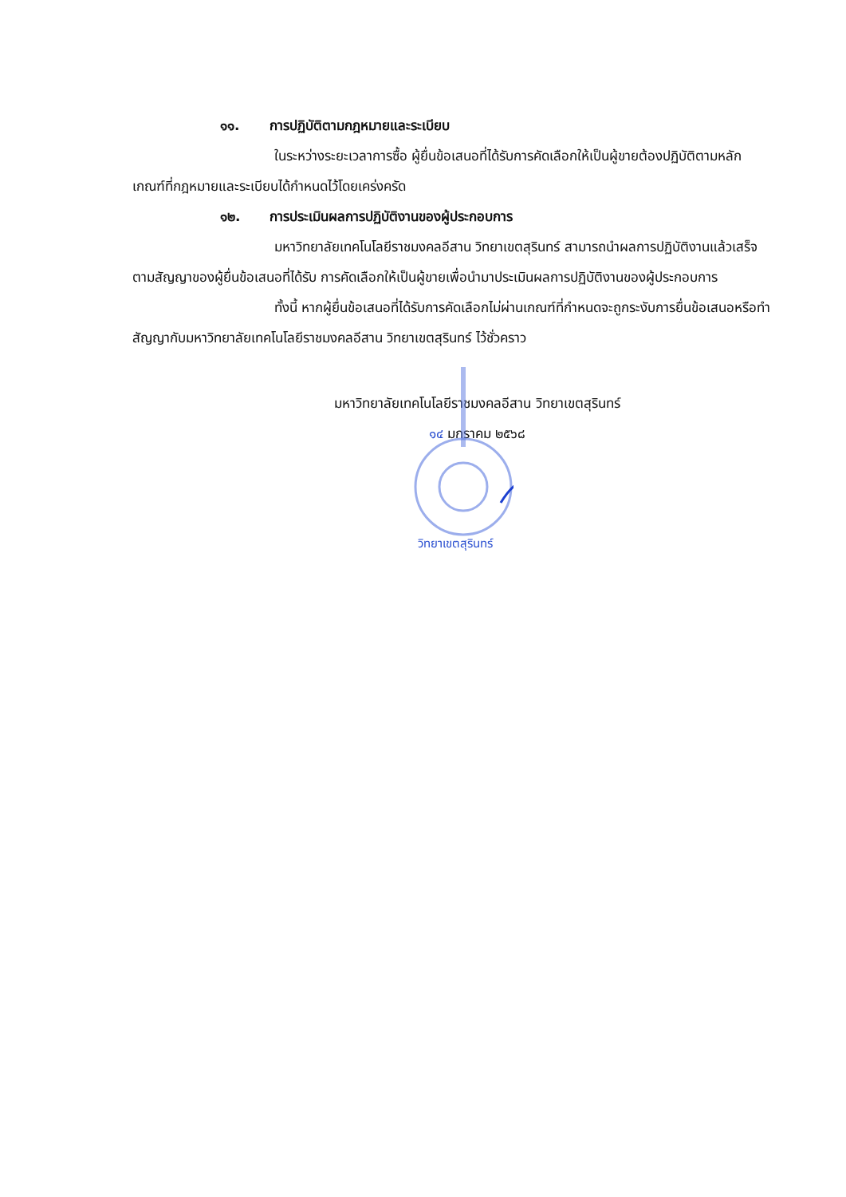๑๑. การปฏิบัติตามกฎหมายและระเบียบ
ในระหว่างระยะเวลาการซื้อ ผู้ยื่นข้อเสนอที่ได้รับการคัดเลือกให้เป็นผู้ขายต้องปฏิบัติตามหลักเกณฑ์ที่กฎหมายและระเบียบได้กำหนดไว้โดยเคร่งครัด
๑๒. การประเมินผลการปฏิบัติงานของผู้ประกอบการ
มหาวิทยาลัยเทคโนโลยีราชมงคลอีสาน วิทยาเขตสุรินทร์ สามารถนำผลการปฏิบัติงานแล้วเสร็จตามสัญญาของผู้ยื่นข้อเสนอที่ได้รับ การคัดเลือกให้เป็นผู้ขายเพื่อนำมาประเมินผลการปฏิบัติงานของผู้ประกอบการ
ทั้งนี้ หากผู้ยื่นข้อเสนอที่ได้รับการคัดเลือกไม่ผ่านเกณฑ์ที่กำหนดจะถูกระงับการยื่นข้อเสนอหรือทำสัญญากับมหาวิทยาลัยเทคโนโลยีราชมงคลอีสาน วิทยาเขตสุรินทร์ ไว้ชั่วคราว
มหาวิทยาลัยเทคโนโลยีราชมงคลอีสาน วิทยาเขตสุรินทร์
๑๔ มกราคม ๒๕๖๘
วิทยาเขตสุรินทร์